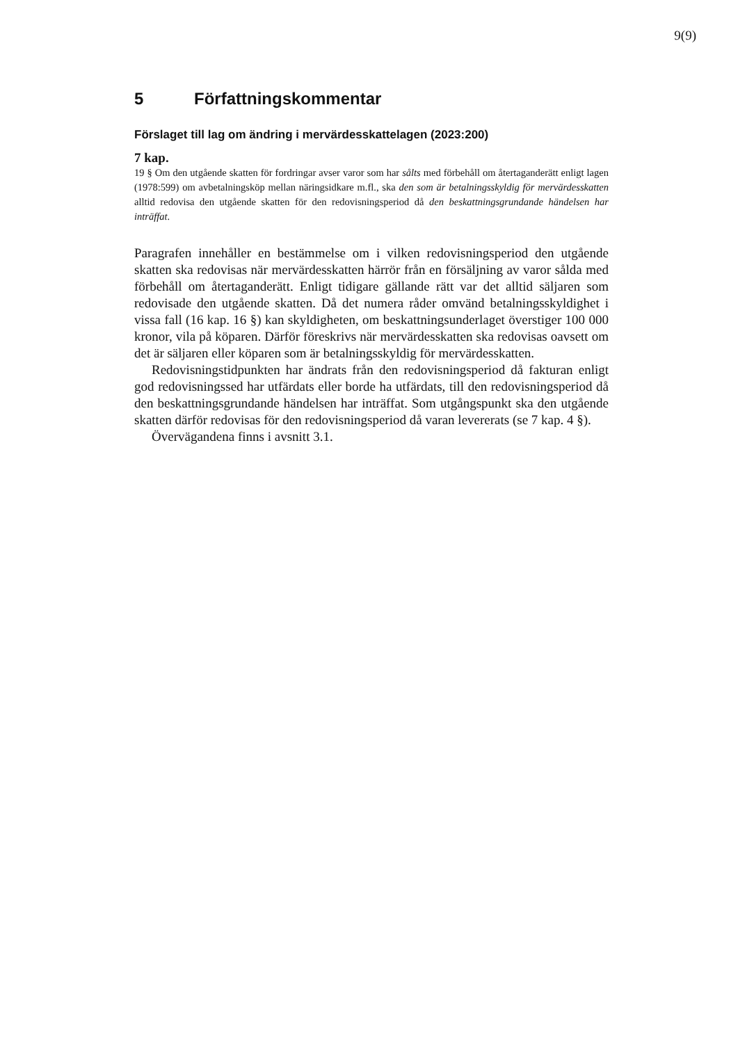9(9)
5 Författningskommentar
Förslaget till lag om ändring i mervärdesskattelagen (2023:200)
7 kap.
19 § Om den utgående skatten för fordringar avser varor som har sålts med förbehåll om återtaganderätt enligt lagen (1978:599) om avbetalningsköp mellan näringsidkare m.fl., ska den som är betalningsskyldig för mervärdesskatten alltid redovisa den utgående skatten för den redovisningsperiod då den beskattningsgrundande händelsen har inträffat.
Paragrafen innehåller en bestämmelse om i vilken redovisningsperiod den utgående skatten ska redovisas när mervärdesskatten härrör från en försäljning av varor sålda med förbehåll om återtaganderätt. Enligt tidigare gällande rätt var det alltid säljaren som redovisade den utgående skatten. Då det numera råder omvänd betalningsskyldighet i vissa fall (16 kap. 16 §) kan skyldigheten, om beskattnings­underlaget överstiger 100 000 kronor, vila på köparen. Därför föreskrivs när mervärdesskatten ska redovisas oavsett om det är säljaren eller köparen som är betalningsskyldig för mervärdesskatten.
Redovisningstidpunkten har ändrats från den redovisningsperiod då fakturan enligt god redovisningssed har utfärdats eller borde ha utfärdats, till den redovisningsperiod då den beskattningsgrundande händelsen har inträffat. Som utgångspunkt ska den utgående skatten därför redovisas för den redovisnings­period då varan levererats (se 7 kap. 4 §).
Övervägandena finns i avsnitt 3.1.